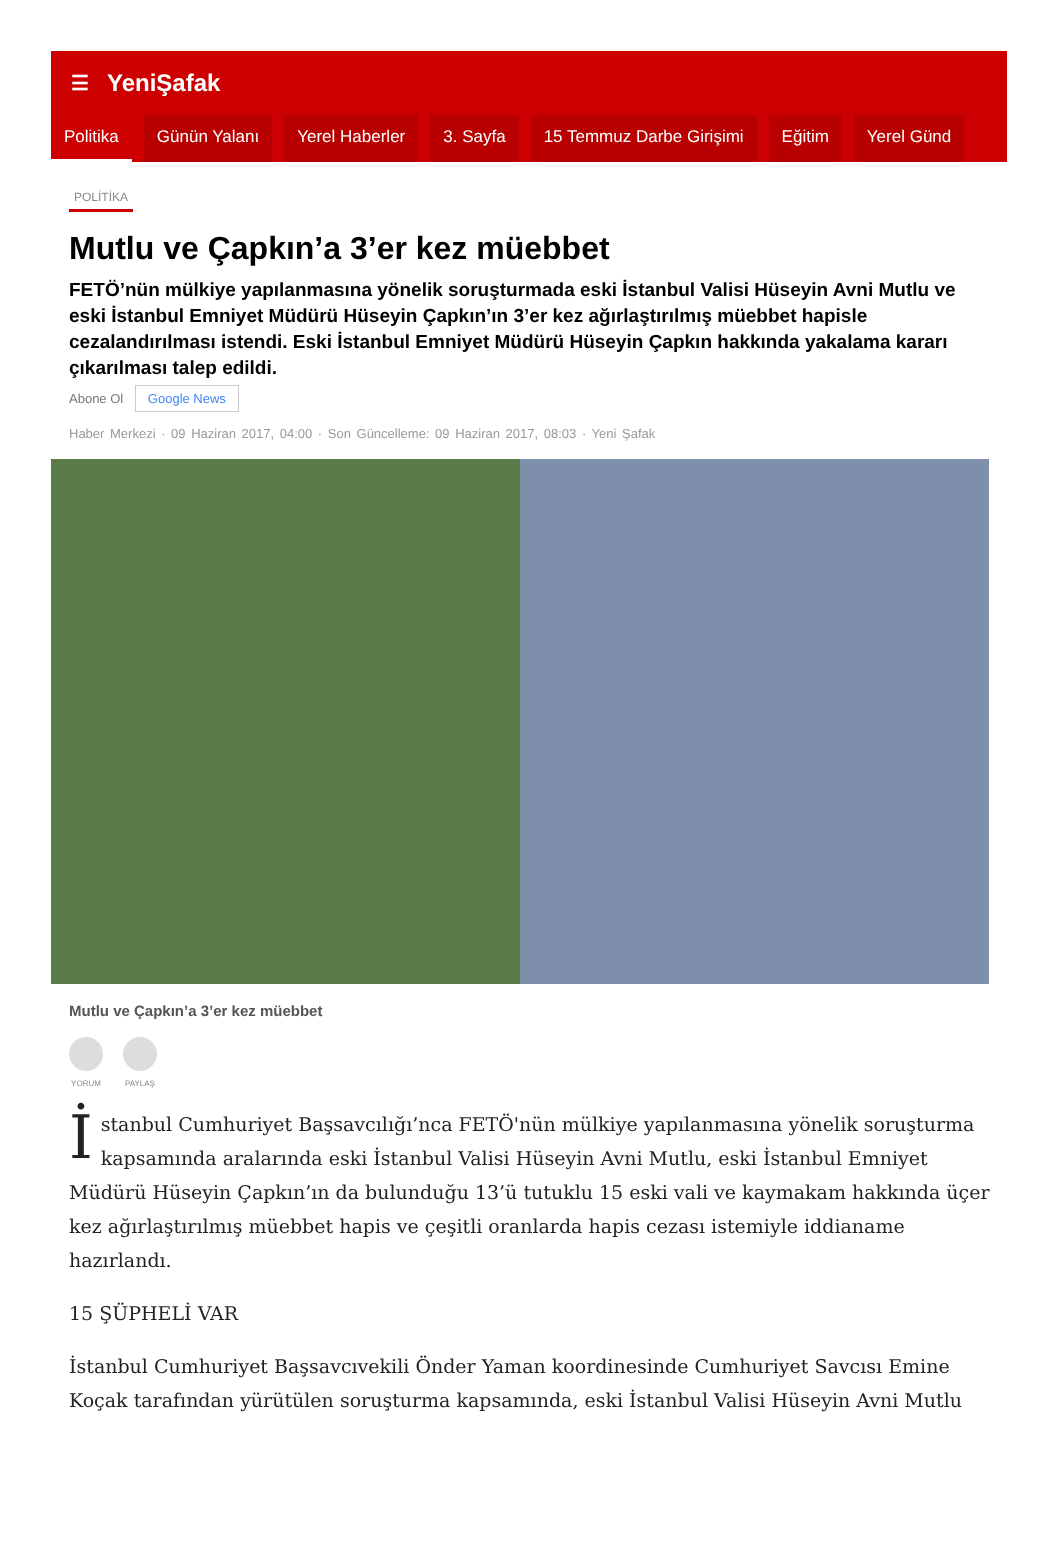☰ YeniŞafak
Politika Günün Yalanı Yerel Haberler 3. Sayfa 15 Temmuz Darbe Girişimi Eğitim Yerel Günd
POLİTİKA
Mutlu ve Çapkın’a 3’er kez müebbet
FETÖ’nün mülkiye yapılanmasına yönelik soruşturmada eski İstanbul Valisi Hüseyin Avni Mutlu ve eski İstanbul Emniyet Müdürü Hüseyin Çapkın’ın 3’er kez ağırlaştırılmış müebbet hapisle cezalandırılması istendi. Eski İstanbul Emniyet Müdürü Hüseyin Çapkın hakkında yakalama kararı çıkarılması talep edildi.
Abone Ol Google News
Haber Merkezi · 09 Haziran 2017, 04:00 · Son Güncelleme: 09 Haziran 2017, 08:03 · Yeni Şafak
Mutlu ve Çapkın’a 3’er kez müebbet
YORUM PAYLAŞ
İstanbul Cumhuriyet Başsavcılığı’nca FETÖ'nün mülkiye yapılanmasına yönelik soruşturma kapsamında aralarında eski İstanbul Valisi Hüseyin Avni Mutlu, eski İstanbul Emniyet Müdürü Hüseyin Çapkın’ın da bulunduğu 13’ü tutuklu 15 eski vali ve kaymakam hakkında üçer kez ağırlaştırılmış müebbet hapis ve çeşitli oranlarda hapis cezası istemiyle iddianame hazırlandı.
15 ŞÜPHELİ VAR
İstanbul Cumhuriyet Başsavcıvekili Önder Yaman koordinesinde Cumhuriyet Savcısı Emine Koçak tarafından yürütülen soruşturma kapsamında, eski İstanbul Valisi Hüseyin Avni Mutlu